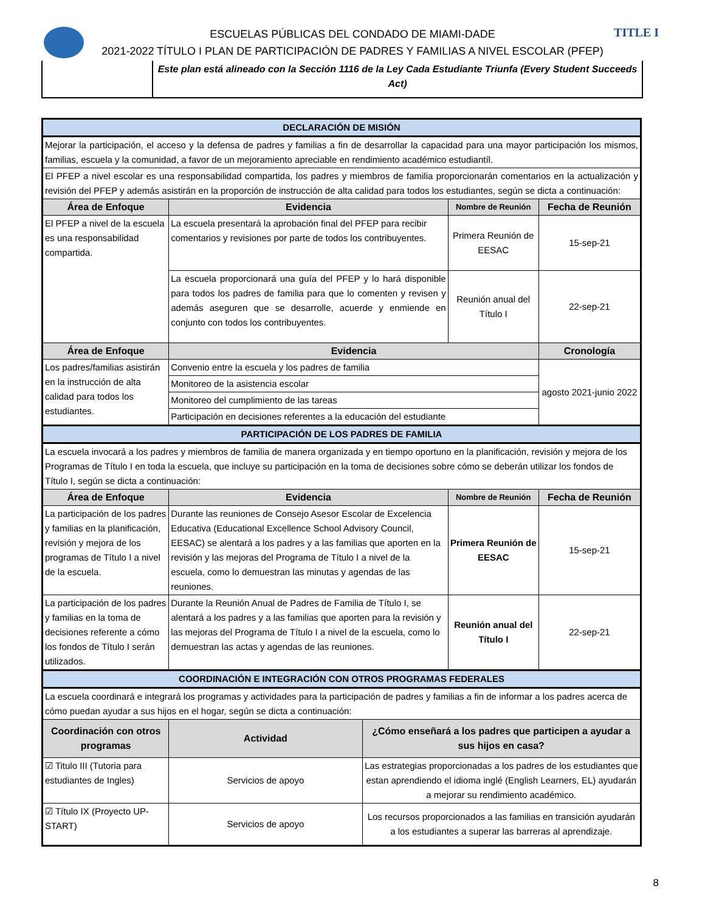TITLE I
ESCUELAS PÚBLICAS DEL CONDADO DE MIAMI-DADE
2021-2022 TÍTULO I PLAN DE PARTICIPACIÓN DE PADRES Y FAMILIAS A NIVEL ESCOLAR (PFEP)
Este plan está alineado con la Sección 1116 de la Ley Cada Estudiante Triunfa (Every Student Succeeds Act)
| DECLARACIÓN DE MISIÓN | | | | |
| Mejorar la participación, el acceso y la defensa de padres y familias a fin de desarrollar la capacidad para una mayor participación los mismos, familias, escuela y la comunidad, a favor de un mejoramiento apreciable en rendimiento académico estudiantíl. | | | | |
| El PFEP a nivel escolar es una responsabilidad compartida, los padres y miembros de familia proporcionarán comentarios en la actualización y revisión del PFEP y además asistirán en la proporción de instrucción de alta calidad para todos los estudiantes, según se dicta a continuación: | | | | |
| Área de Enfoque | Evidencia | | Nombre de Reunión | Fecha de Reunión |
| El PFEP a nivel de la escuela es una responsabilidad compartida. | La escuela presentará la aprobación final del PFEP para recibir comentarios y revisiones por parte de todos los contribuyentes. | | Primera Reunión de EESAC | 15-sep-21 |
| | La escuela proporcionará una guía del PFEP y lo hará disponible para todos los padres de familia para que lo comenten y revisen y además aseguren que se desarrolle, acuerde y enmiende en conjunto con todos los contribuyentes. | | Reunión anual del Título I | 22-sep-21 |
| Área de Enfoque | Evidencia | | | Cronología |
| Los padres/familias asistirán en la instrucción de alta calidad para todos los estudiantes. | Convenio entre la escuela y los padres de familia | | | agosto 2021-junio 2022 |
| | Monitoreo de la asistencia escolar | | | |
| | Monitoreo del cumplimiento de las tareas | | | |
| | Participación en decisiones referentes a la educación del estudiante | | | |
| PARTICIPACIÓN DE LOS PADRES DE FAMILIA | | | | |
| La escuela invocará a los padres y miembros de familia de manera organizada y en tiempo oportuno en la planificación, revisión y mejora de los Programas de Título I en toda la escuela, que incluye su participación en la toma de decisiones sobre cómo se deberán utilizar los fondos de Título I, según se dicta a continuación: | | | | |
| Área de Enfoque | Evidencia | | Nombre de Reunión | Fecha de Reunión |
| La participación de los padres y familias en la planificación, revisión y mejora de los programas de Título I a nivel de la escuela. | Durante las reuniones de Consejo Asesor Escolar de Excelencia Educativa (Educational Excellence School Advisory Council, EESAC) se alentará a los padres y a las familias que aporten en la revisión y las mejoras del Programa de Título I a nivel de la escuela, como lo demuestran las minutas y agendas de las reuniones. | | Primera Reunión de EESAC | 15-sep-21 |
| La participación de los padres y familias en la toma de decisiones referente a cómo los fondos de Título I serán utilizados. | Durante la Reunión Anual de Padres de Familia de Título I, se alentará a los padres y a las familias que aporten para la revisión y las mejoras del Programa de Título I a nivel de la escuela, como lo demuestran las actas y agendas de las reuniones. | | Reunión anual del Título I | 22-sep-21 |
| COORDINACIÓN E INTEGRACIÓN CON OTROS PROGRAMAS FEDERALES | | | | |
| La escuela coordinará e integrará los programas y actividades para la participación de padres y familias a fin de informar a los padres acerca de cómo puedan ayudar a sus hijos en el hogar, según se dicta a continuación: | | | | |
| Coordinación con otros programas | Actividad | ¿Cómo enseñará a los padres que participen a ayudar a sus hijos en casa? | | |
| ☑ Titulo III (Tutoria para estudiantes de Ingles) | Servicios de apoyo | Las estrategias proporcionadas a los padres de los estudiantes que estan aprendiendo el idioma inglé (English Learners, EL) ayudarán a mejorar su rendimiento académico. | | |
| ☑ Título IX (Proyecto UP-START) | Servicios de apoyo | Los recursos proporcionados a las familias en transición ayudarán a los estudiantes a superar las barreras al aprendizaje. | | |
8